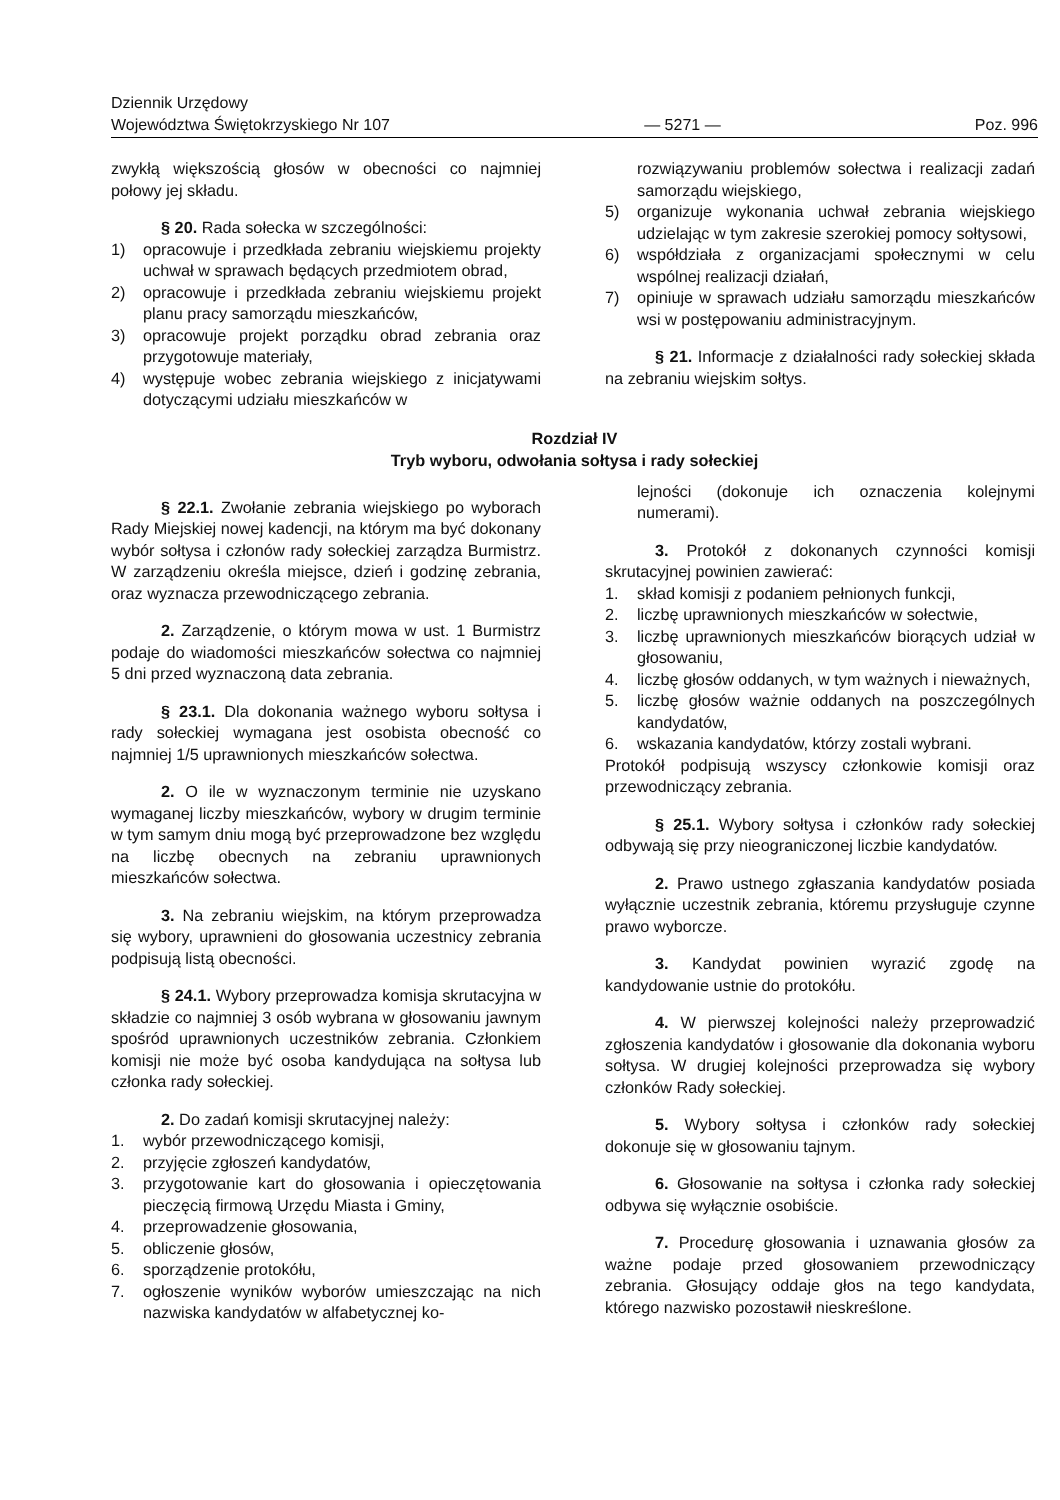Dziennik Urzędowy
Województwa Świętokrzyskiego Nr 107
— 5271 —
Poz. 996
zwykłą większością głosów w obecności co najmniej połowy jej składu.
§ 20. Rada sołecka w szczególności:
1) opracowuje i przedkłada zebraniu wiejskiemu projekty uchwał w sprawach będących przedmiotem obrad,
2) opracowuje i przedkłada zebraniu wiejskiemu projekt planu pracy samorządu mieszkańców,
3) opracowuje projekt porządku obrad zebrania oraz przygotowuje materiały,
4) występuje wobec zebrania wiejskiego z inicjatywami dotyczącymi udziału mieszkańców w
rozwiązywaniu problemów sołectwa i realizacji zadań samorządu wiejskiego,
5) organizuje wykonania uchwał zebrania wiejskiego udzielając w tym zakresie szerokiej pomocy sołtysowi,
6) współdziała z organizacjami społecznymi w celu wspólnej realizacji działań,
7) opiniuje w sprawach udziału samorządu mieszkańców wsi w postępowaniu administracyjnym.
§ 21. Informacje z działalności rady sołeckiej składa na zebraniu wiejskim sołtys.
Rozdział IV
Tryb wyboru, odwołania sołtysa i rady sołeckiej
§ 22.1. Zwołanie zebrania wiejskiego po wyborach Rady Miejskiej nowej kadencji, na którym ma być dokonany wybór sołtysa i członów rady sołeckiej zarządza Burmistrz. W zarządzeniu określa miejsce, dzień i godzinę zebrania, oraz wyznacza przewodniczącego zebrania.
2. Zarządzenie, o którym mowa w ust. 1 Burmistrz podaje do wiadomości mieszkańców sołectwa co najmniej 5 dni przed wyznaczoną data zebrania.
§ 23.1. Dla dokonania ważnego wyboru sołtysa i rady sołeckiej wymagana jest osobista obecność co najmniej 1/5 uprawnionych mieszkańców sołectwa.
2. O ile w wyznaczonym terminie nie uzyskano wymaganej liczby mieszkańców, wybory w drugim terminie w tym samym dniu mogą być przeprowadzone bez względu na liczbę obecnych na zebraniu uprawnionych mieszkańców sołectwa.
3. Na zebraniu wiejskim, na którym przeprowadza się wybory, uprawnieni do głosowania uczestnicy zebrania podpisują listą obecności.
§ 24.1. Wybory przeprowadza komisja skrutacyjna w składzie co najmniej 3 osób wybrana w głosowaniu jawnym spośród uprawnionych uczestników zebrania. Członkiem komisji nie może być osoba kandydująca na sołtysa lub członka rady sołeckiej.
2. Do zadań komisji skrutacyjnej należy:
1. wybór przewodniczącego komisji,
2. przyjęcie zgłoszeń kandydatów,
3. przygotowanie kart do głosowania i opieczętowania pieczęcią firmową Urzędu Miasta i Gminy,
4. przeprowadzenie głosowania,
5. obliczenie głosów,
6. sporządzenie protokółu,
7. ogłoszenie wyników wyborów umieszczając na nich nazwiska kandydatów w alfabetycznej ko-
lejności (dokonuje ich oznaczenia kolejnymi numerami).
3. Protokół z dokonanych czynności komisji skrutacyjnej powinien zawierać:
1. skład komisji z podaniem pełnionych funkcji,
2. liczbę uprawnionych mieszkańców w sołectwie,
3. liczbę uprawnionych mieszkańców biorących udział w głosowaniu,
4. liczbę głosów oddanych, w tym ważnych i nieważnych,
5. liczbę głosów ważnie oddanych na poszczególnych kandydatów,
6. wskazania kandydatów, którzy zostali wybrani.
Protokół podpisują wszyscy członkowie komisji oraz przewodniczący zebrania.
§ 25.1. Wybory sołtysa i członków rady sołeckiej odbywają się przy nieograniczonej liczbie kandydatów.
2. Prawo ustnego zgłaszania kandydatów posiada wyłącznie uczestnik zebrania, któremu przysługuje czynne prawo wyborcze.
3. Kandydat powinien wyrazić zgodę na kandydowanie ustnie do protokółu.
4. W pierwszej kolejności należy przeprowadzić zgłoszenia kandydatów i głosowanie dla dokonania wyboru sołtysa. W drugiej kolejności przeprowadza się wybory członków Rady sołeckiej.
5. Wybory sołtysa i członków rady sołeckiej dokonuje się w głosowaniu tajnym.
6. Głosowanie na sołtysa i członka rady sołeckiej odbywa się wyłącznie osobiście.
7. Procedurę głosowania i uznawania głosów za ważne podaje przed głosowaniem przewodniczący zebrania. Głosujący oddaje głos na tego kandydata, którego nazwisko pozostawił nieskreślone.